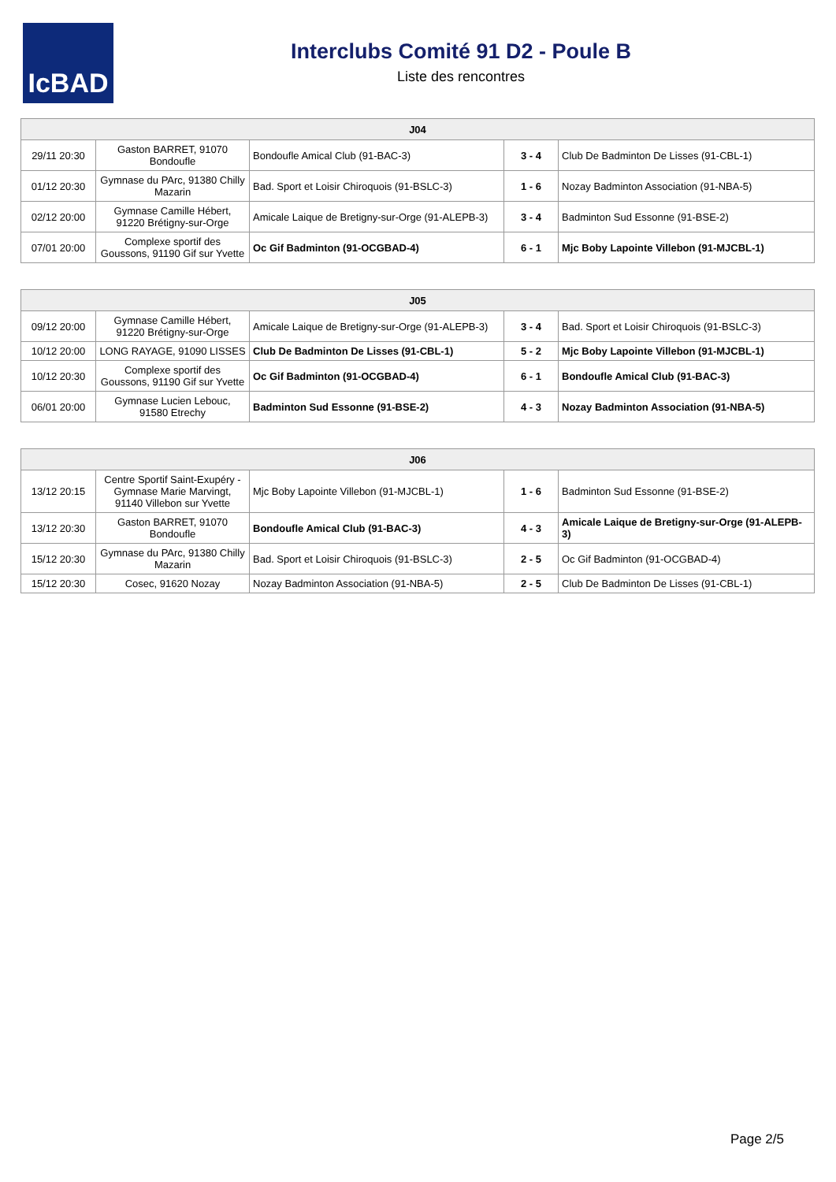IcBAD
Interclubs Comité 91 D2 - Poule B
Liste des rencontres
| J04 | | | | |
| --- | --- | --- | --- | --- |
| 29/11 20:30 | Gaston BARRET, 91070 Bondoufle | Bondoufle Amical Club (91-BAC-3) | 3 - 4 | Club De Badminton De Lisses (91-CBL-1) |
| 01/12 20:30 | Gymnase du PArc, 91380 Chilly Mazarin | Bad. Sport et Loisir Chiroquois (91-BSLC-3) | 1 - 6 | Nozay Badminton Association (91-NBA-5) |
| 02/12 20:00 | Gymnase Camille Hébert, 91220 Brétigny-sur-Orge | Amicale Laique de Bretigny-sur-Orge (91-ALEPB-3) | 3 - 4 | Badminton Sud Essonne (91-BSE-2) |
| 07/01 20:00 | Complexe sportif des Goussons, 91190 Gif sur Yvette | Oc Gif Badminton (91-OCGBAD-4) | 6 - 1 | Mjc Boby Lapointe Villebon (91-MJCBL-1) |
| J05 | | | | |
| --- | --- | --- | --- | --- |
| 09/12 20:00 | Gymnase Camille Hébert, 91220 Brétigny-sur-Orge | Amicale Laique de Bretigny-sur-Orge (91-ALEPB-3) | 3 - 4 | Bad. Sport et Loisir Chiroquois (91-BSLC-3) |
| 10/12 20:00 | LONG RAYAGE, 91090 LISSES | Club De Badminton De Lisses (91-CBL-1) | 5 - 2 | Mjc Boby Lapointe Villebon (91-MJCBL-1) |
| 10/12 20:30 | Complexe sportif des Goussons, 91190 Gif sur Yvette | Oc Gif Badminton (91-OCGBAD-4) | 6 - 1 | Bondoufle Amical Club (91-BAC-3) |
| 06/01 20:00 | Gymnase Lucien Lebouc, 91580 Etrechy | Badminton Sud Essonne (91-BSE-2) | 4 - 3 | Nozay Badminton Association (91-NBA-5) |
| J06 | | | | |
| --- | --- | --- | --- | --- |
| 13/12 20:15 | Centre Sportif Saint-Exupéry - Gymnase Marie Marvingt, 91140 Villebon sur Yvette | Mjc Boby Lapointe Villebon (91-MJCBL-1) | 1 - 6 | Badminton Sud Essonne (91-BSE-2) |
| 13/12 20:30 | Gaston BARRET, 91070 Bondoufle | Bondoufle Amical Club (91-BAC-3) | 4 - 3 | Amicale Laique de Bretigny-sur-Orge (91-ALEPB-3) |
| 15/12 20:30 | Gymnase du PArc, 91380 Chilly Mazarin | Bad. Sport et Loisir Chiroquois (91-BSLC-3) | 2 - 5 | Oc Gif Badminton (91-OCGBAD-4) |
| 15/12 20:30 | Cosec, 91620 Nozay | Nozay Badminton Association (91-NBA-5) | 2 - 5 | Club De Badminton De Lisses (91-CBL-1) |
Page 2/5